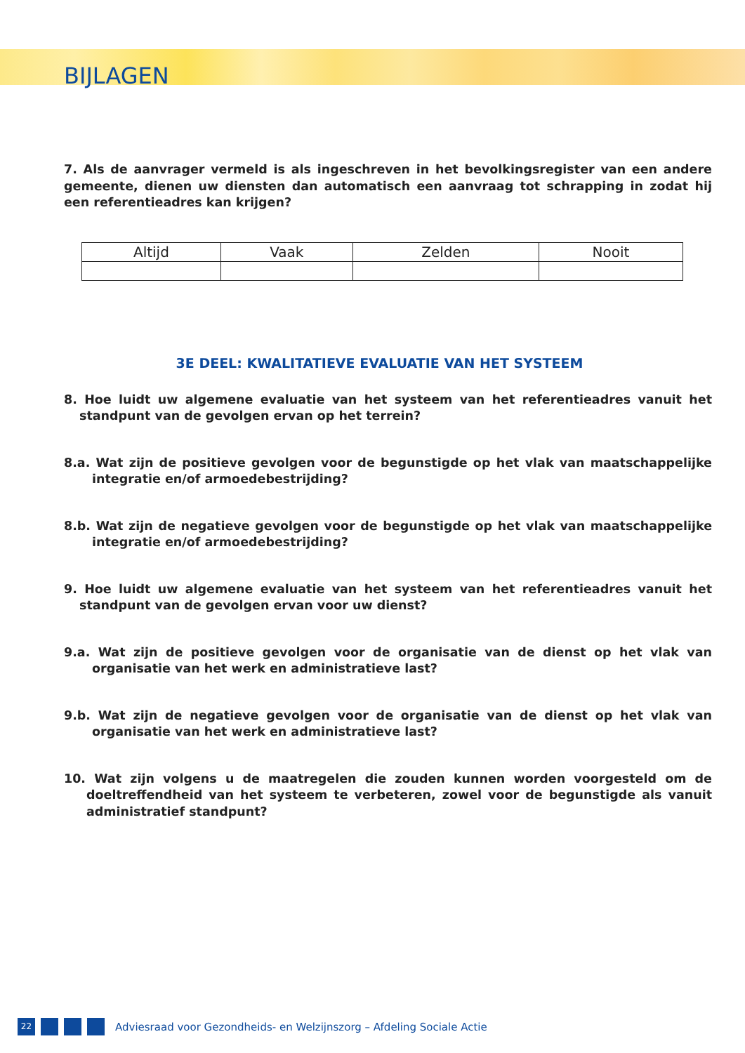BIJLAGEN
7. Als de aanvrager vermeld is als ingeschreven in het bevolkingsregister van een andere gemeente, dienen uw diensten dan automatisch een aanvraag tot schrapping in zodat hij een referentieadres kan krijgen?
| Altijd | Vaak | Zelden | Nooit |
| --- | --- | --- | --- |
3E DEEL: KWALITATIEVE EVALUATIE VAN HET SYSTEEM
8. Hoe luidt uw algemene evaluatie van het systeem van het referentieadres vanuit het standpunt van de gevolgen ervan op het terrein?
8.a. Wat zijn de positieve gevolgen voor de begunstigde op het vlak van maatschappelijke integratie en/of armoedebestrijding?
8.b. Wat zijn de negatieve gevolgen voor de begunstigde op het vlak van maatschappelijke integratie en/of armoedebestrijding?
9. Hoe luidt uw algemene evaluatie van het systeem van het referentieadres vanuit het standpunt van de gevolgen ervan voor uw dienst?
9.a. Wat zijn de positieve gevolgen voor de organisatie van de dienst op het vlak van organisatie van het werk en administratieve last?
9.b. Wat zijn de negatieve gevolgen voor de organisatie van de dienst op het vlak van organisatie van het werk en administratieve last?
10. Wat zijn volgens u de maatregelen die zouden kunnen worden voorgesteld om de doeltreffendheid van het systeem te verbeteren, zowel voor de begunstigde als vanuit administratief standpunt?
22
Adviesraad voor Gezondheids- en Welzijnszorg – Afdeling Sociale Actie